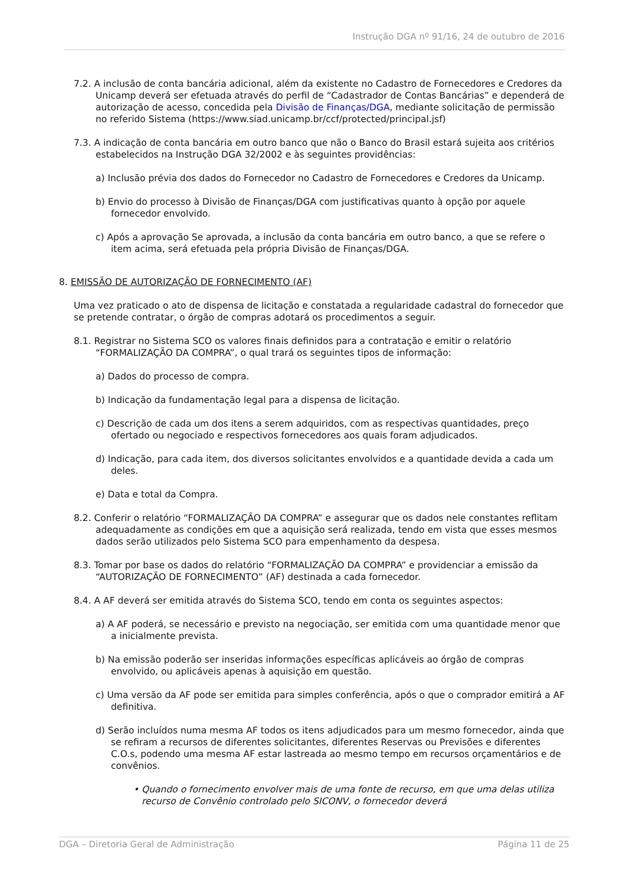Instrução DGA nº 91/16, 24 de outubro de 2016
7.2. A inclusão de conta bancária adicional, além da existente no Cadastro de Fornecedores e Credores da Unicamp deverá ser efetuada através do perfil de “Cadastrador de Contas Bancárias” e dependerá de autorização de acesso, concedida pela Divisão de Finanças/DGA, mediante solicitação de permissão no referido Sistema (https://www.siad.unicamp.br/ccf/protected/principal.jsf)
7.3. A indicação de conta bancária em outro banco que não o Banco do Brasil estará sujeita aos critérios estabelecidos na Instrução DGA 32/2002 e às seguintes providências:
a) Inclusão prévia dos dados do Fornecedor no Cadastro de Fornecedores e Credores da Unicamp.
b) Envio do processo à Divisão de Finanças/DGA com justificativas quanto à opção por aquele fornecedor envolvido.
c) Após a aprovação Se aprovada, a inclusão da conta bancária em outro banco, a que se refere o item acima, será efetuada pela própria Divisão de Finanças/DGA.
8. EMISSÃO DE AUTORIZAÇÃO DE FORNECIMENTO (AF)
Uma vez praticado o ato de dispensa de licitação e constatada a regularidade cadastral do fornecedor que se pretende contratar, o órgão de compras adotará os procedimentos a seguir.
8.1. Registrar no Sistema SCO os valores finais definidos para a contratação e emitir o relatório “FORMALIZAÇÃO DA COMPRA”, o qual trará os seguintes tipos de informação:
a) Dados do processo de compra.
b) Indicação da fundamentação legal para a dispensa de licitação.
c) Descrição de cada um dos itens a serem adquiridos, com as respectivas quantidades, preço ofertado ou negociado e respectivos fornecedores aos quais foram adjudicados.
d) Indicação, para cada item, dos diversos solicitantes envolvidos e a quantidade devida a cada um deles.
e) Data e total da Compra.
8.2. Conferir o relatório “FORMALIZAÇÃO DA COMPRA” e assegurar que os dados nele constantes reflitam adequadamente as condições em que a aquisição será realizada, tendo em vista que esses mesmos dados serão utilizados pelo Sistema SCO para empenhamento da despesa.
8.3. Tomar por base os dados do relatório “FORMALIZAÇÃO DA COMPRA” e providenciar a emissão da “AUTORIZAÇÃO DE FORNECIMENTO” (AF) destinada a cada fornecedor.
8.4. A AF deverá ser emitida através do Sistema SCO, tendo em conta os seguintes aspectos:
a) A AF poderá, se necessário e previsto na negociação, ser emitida com uma quantidade menor que a inicialmente prevista.
b) Na emissão poderão ser inseridas informações específicas aplicáveis ao órgão de compras envolvido, ou aplicáveis apenas à aquisição em questão.
c) Uma versão da AF pode ser emitida para simples conferência, após o que o comprador emitirá a AF definitiva.
d) Serão incluídos numa mesma AF todos os itens adjudicados para um mesmo fornecedor, ainda que se refiram a recursos de diferentes solicitantes, diferentes Reservas ou Previsões e diferentes C.O.s, podendo uma mesma AF estar lastreada ao mesmo tempo em recursos orçamentários e de convênios.
• Quando o fornecimento envolver mais de uma fonte de recurso, em que uma delas utiliza recurso de Convênio controlado pelo SICONV, o fornecedor deverá
DGA – Diretoria Geral de Administração Página 11 de 25